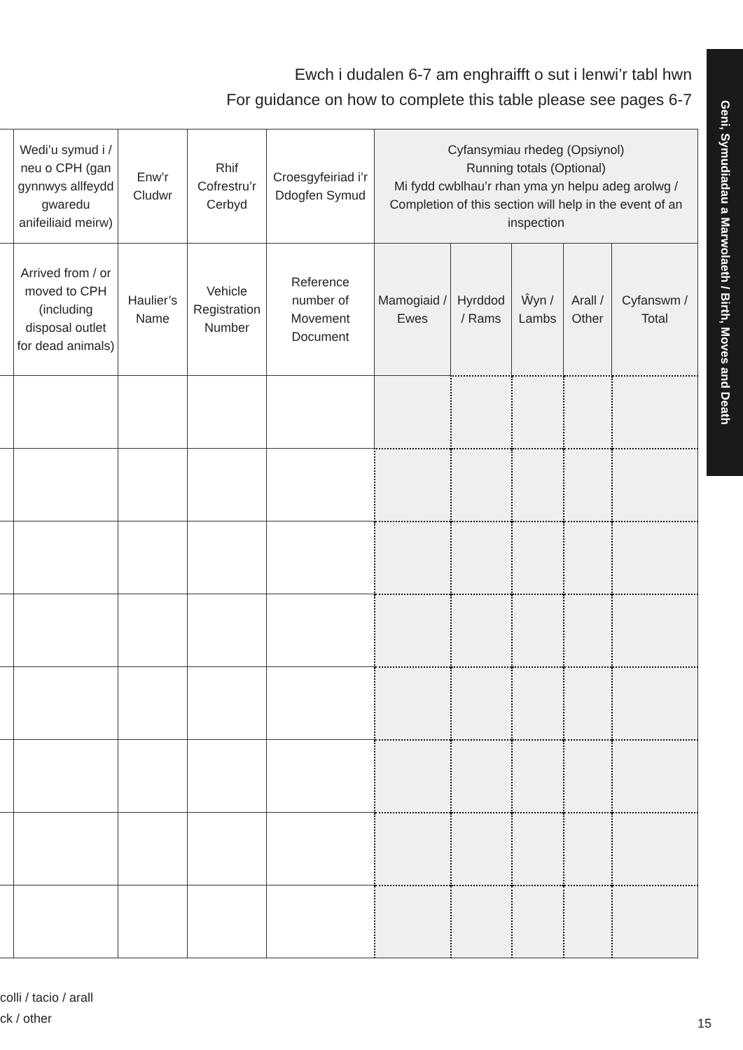Geni, Symudiadau a Marwolaeth / Birth, Moves and Death
Ewch i dudalen 6-7 am enghraifft o sut i lenwi’r tabl hwn
For guidance on how to complete this table please see pages 6-7
| | Wedi’u symud i / neu o CPH (gan gynnwys allfeydd gwaredu anifeiliaid meirw) | Enw’r Cludwr | Rhif Cofrestru’r Cerbyd | Croesgyfeiriad i’r Ddogfen Symud | Cyfansymiau rhedeg (Opsiynol) Running totals (Optional) Mi fydd cwblhau’r rhan yma yn helpu adeg arolwg / Completion of this section will help in the event of an inspection | | | | |
| --- | --- | --- | --- | --- | --- | --- | --- | --- | --- |
| | Arrived from / or moved to CPH (including disposal outlet for dead animals) | Haulier’s Name | Vehicle Registration Number | Reference number of Movement Document | Mamogiaid / Ewes | Hyrddod / Rams | Ŵyn / Lambs | Arall / Other | Cyfanswm / Total |
colli / tacio / arall
ck / other
15